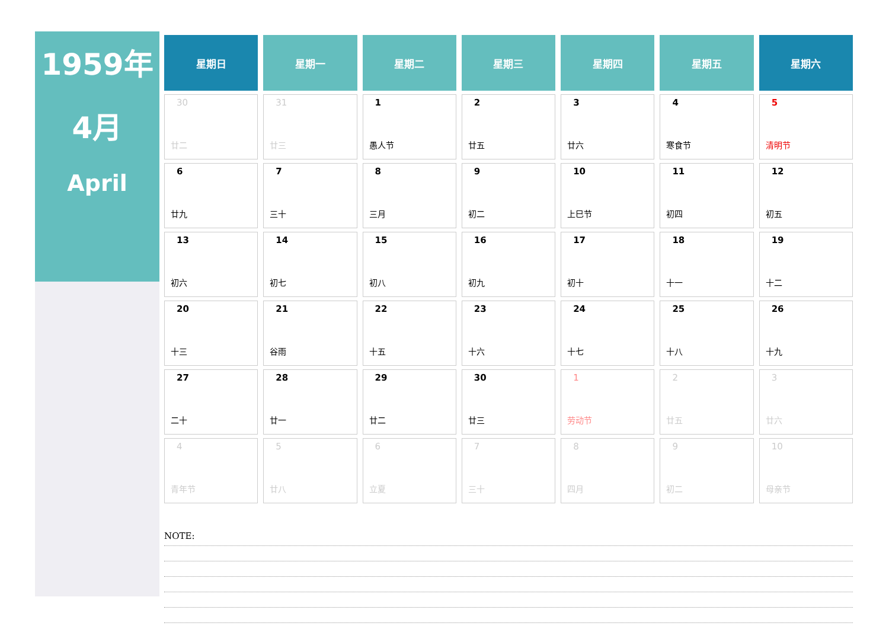1959年
4月
April
| 星期日 | 星期一 | 星期二 | 星期三 | 星期四 | 星期五 | 星期六 |
| --- | --- | --- | --- | --- | --- | --- |
| 30 廿二 | 31 廿三 | 1 愚人节 | 2 廿五 | 3 廿六 | 4 寒食节 | 5 清明节 |
| 6 廿九 | 7 三十 | 8 三月 | 9 初二 | 10 上巳节 | 11 初四 | 12 初五 |
| 13 初六 | 14 初七 | 15 初八 | 16 初九 | 17 初十 | 18 十一 | 19 十二 |
| 20 十三 | 21 谷雨 | 22 十五 | 23 十六 | 24 十七 | 25 十八 | 26 十九 |
| 27 二十 | 28 廿一 | 29 廿二 | 30 廿三 | 1 劳动节 | 2 廿五 | 3 廿六 |
| 4 青年节 | 5 廿八 | 6 立夏 | 7 三十 | 8 四月 | 9 初二 | 10 母亲节 |
NOTE: